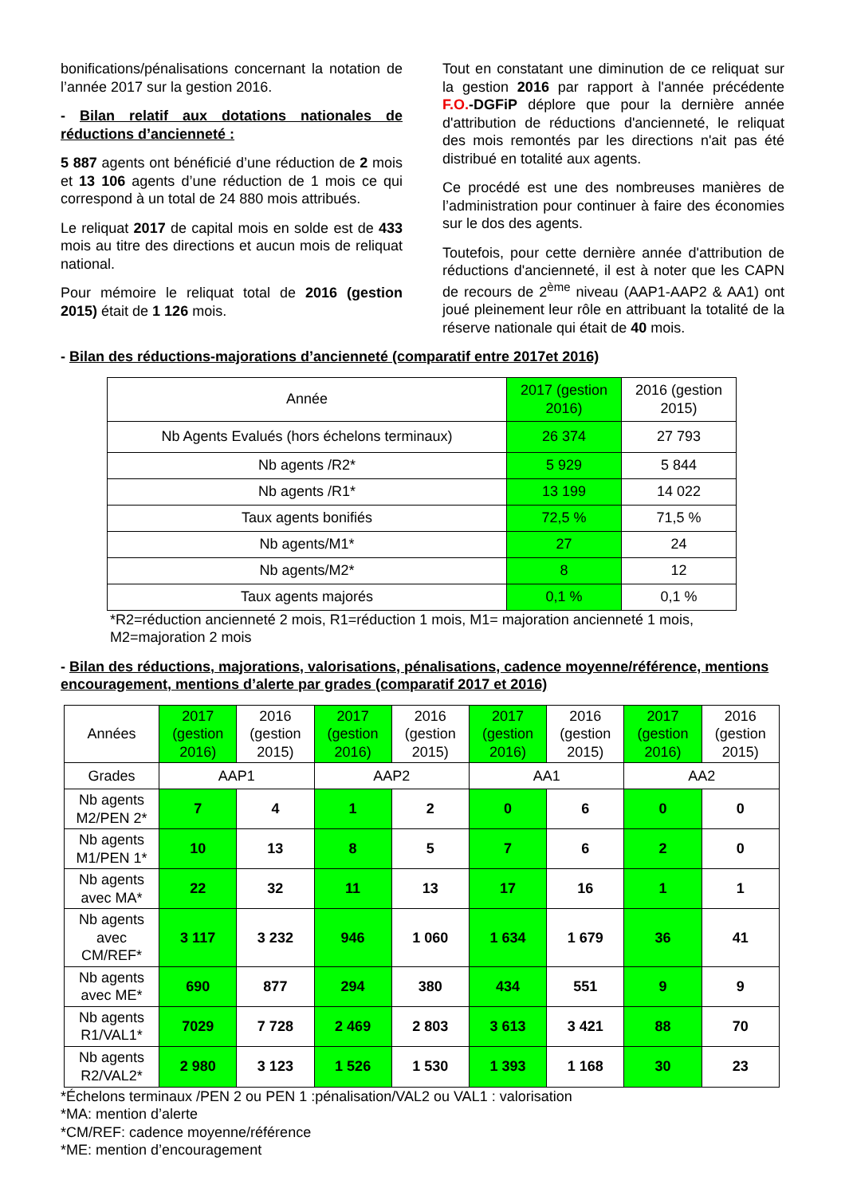bonifications/pénalisations concernant la notation de l’année 2017 sur la gestion 2016.
- Bilan relatif aux dotations nationales de réductions d’ancienneté :
5 887 agents ont bénéficié d’une réduction de 2 mois et 13 106 agents d’une réduction de 1 mois ce qui correspond à un total de 24 880 mois attribués.
Le reliquat 2017 de capital mois en solde est de 433 mois au titre des directions et aucun mois de reliquat national.
Pour mémoire le reliquat total de 2016 (gestion 2015) était de 1 126 mois.
Tout en constatant une diminution de ce reliquat sur la gestion 2016 par rapport à l'année précédente F.O.-DGFiP déplore que pour la dernière année d'attribution de réductions d'ancienneté, le reliquat des mois remontés par les directions n'ait pas été distribué en totalité aux agents.
Ce procédé est une des nombreuses manières de l’administration pour continuer à faire des économies sur le dos des agents.
Toutefois, pour cette dernière année d'attribution de réductions d'ancienneté, il est à noter que les CAPN de recours de 2<sup>ème</sup> niveau (AAP1-AAP2 & AA1) ont joué pleinement leur rôle en attribuant la totalité de la réserve nationale qui était de 40 mois.
- Bilan des réductions-majorations d’ancienneté (comparatif entre 2017et 2016)
| Année | 2017 (gestion 2016) | 2016 (gestion 2015) |
| --- | --- | --- |
| Nb Agents Evalués (hors échelons terminaux) | 26 374 | 27 793 |
| Nb agents /R2* | 5 929 | 5 844 |
| Nb agents /R1* | 13 199 | 14 022 |
| Taux agents bonifiés | 72,5 % | 71,5 % |
| Nb agents/M1* | 27 | 24 |
| Nb agents/M2* | 8 | 12 |
| Taux agents majorés | 0,1 % | 0,1 % |
*R2=réduction ancienneté 2 mois, R1=réduction 1 mois, M1= majoration ancienneté 1 mois, M2=majoration 2 mois
- Bilan des réductions, majorations, valorisations, pénalisations, cadence moyenne/référence, mentions encouragement, mentions d’alerte par grades (comparatif 2017 et 2016)
| Années | 2017 (gestion 2016) | 2016 (gestion 2015) | 2017 (gestion 2016) | 2016 (gestion 2015) | 2017 (gestion 2016) | 2016 (gestion 2015) | 2017 (gestion 2016) | 2016 (gestion 2015) |
| Grades | AAP1 | | AAP2 | | AA1 | | AA2 | |
| Nb agents M2/PEN 2* | 7 | 4 | 1 | 2 | 0 | 6 | 0 | 0 |
| Nb agents M1/PEN 1* | 10 | 13 | 8 | 5 | 7 | 6 | 2 | 0 |
| Nb agents avec MA* | 22 | 32 | 11 | 13 | 17 | 16 | 1 | 1 |
| Nb agents avec CM/REF* | 3 117 | 3 232 | 946 | 1 060 | 1 634 | 1 679 | 36 | 41 |
| Nb agents avec ME* | 690 | 877 | 294 | 380 | 434 | 551 | 9 | 9 |
| Nb agents R1/VAL1* | 7029 | 7 728 | 2 469 | 2 803 | 3 613 | 3 421 | 88 | 70 |
| Nb agents R2/VAL2* | 2 980 | 3 123 | 1 526 | 1 530 | 1 393 | 1 168 | 30 | 23 |
*Échelons terminaux /PEN 2 ou PEN 1 :pénalisation/VAL2 ou VAL1 : valorisation
*MA: mention d’alerte
*CM/REF: cadence moyenne/référence
*ME: mention d’encouragement